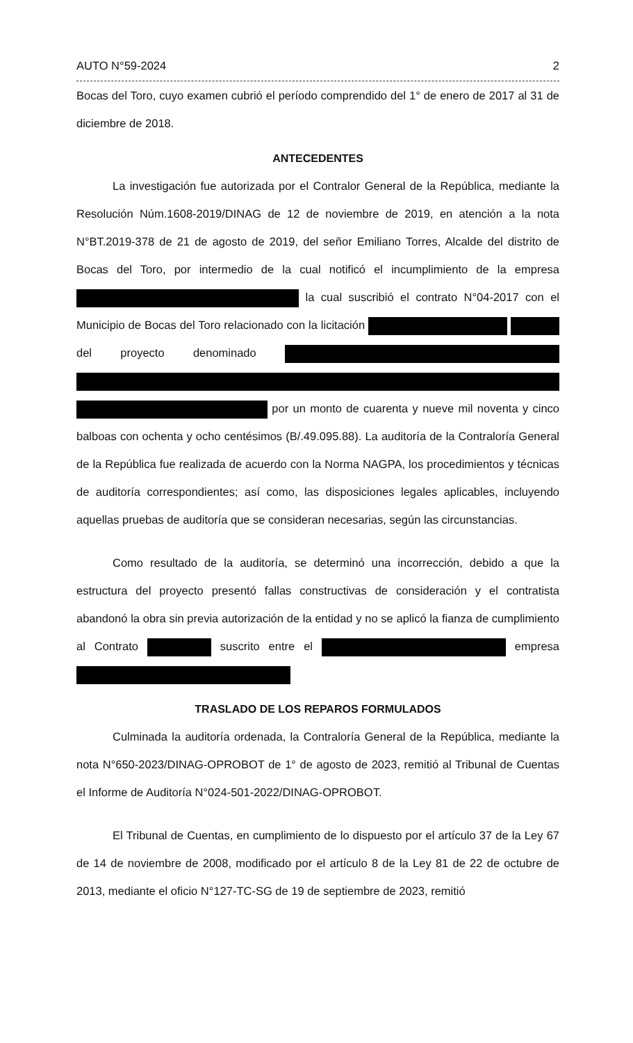AUTO N°59-2024 2
Bocas del Toro, cuyo examen cubrió el período comprendido del 1° de enero de 2017 al 31 de diciembre de 2018.
ANTECEDENTES
La investigación fue autorizada por el Contralor General de la República, mediante la Resolución Núm.1608-2019/DINAG de 12 de noviembre de 2019, en atención a la nota N°BT.2019-378 de 21 de agosto de 2019, del señor Emiliano Torres, Alcalde del distrito de Bocas del Toro, por intermedio de la cual notificó el incumplimiento de la empresa la cual suscribió el contrato N°04-2017 con el Municipio de Bocas del Toro relacionado con la licitación del proyecto denominado por un monto de cuarenta y nueve mil noventa y cinco balboas con ochenta y ocho centésimos (B/.49.095.88). La auditoría de la Contraloría General de la República fue realizada de acuerdo con la Norma NAGPA, los procedimientos y técnicas de auditoría correspondientes; así como, las disposiciones legales aplicables, incluyendo aquellas pruebas de auditoría que se consideran necesarias, según las circunstancias.
Como resultado de la auditoría, se determinó una incorrección, debido a que la estructura del proyecto presentó fallas constructivas de consideración y el contratista abandonó la obra sin previa autorización de la entidad y no se aplicó la fianza de cumplimiento al Contrato suscrito entre el empresa
TRASLADO DE LOS REPAROS FORMULADOS
Culminada la auditoría ordenada, la Contraloría General de la República, mediante la nota N°650-2023/DINAG-OPROBOT de 1° de agosto de 2023, remitió al Tribunal de Cuentas el Informe de Auditoría N°024-501-2022/DINAG-OPROBOT.
El Tribunal de Cuentas, en cumplimiento de lo dispuesto por el artículo 37 de la Ley 67 de 14 de noviembre de 2008, modificado por el artículo 8 de la Ley 81 de 22 de octubre de 2013, mediante el oficio N°127-TC-SG de 19 de septiembre de 2023, remitió